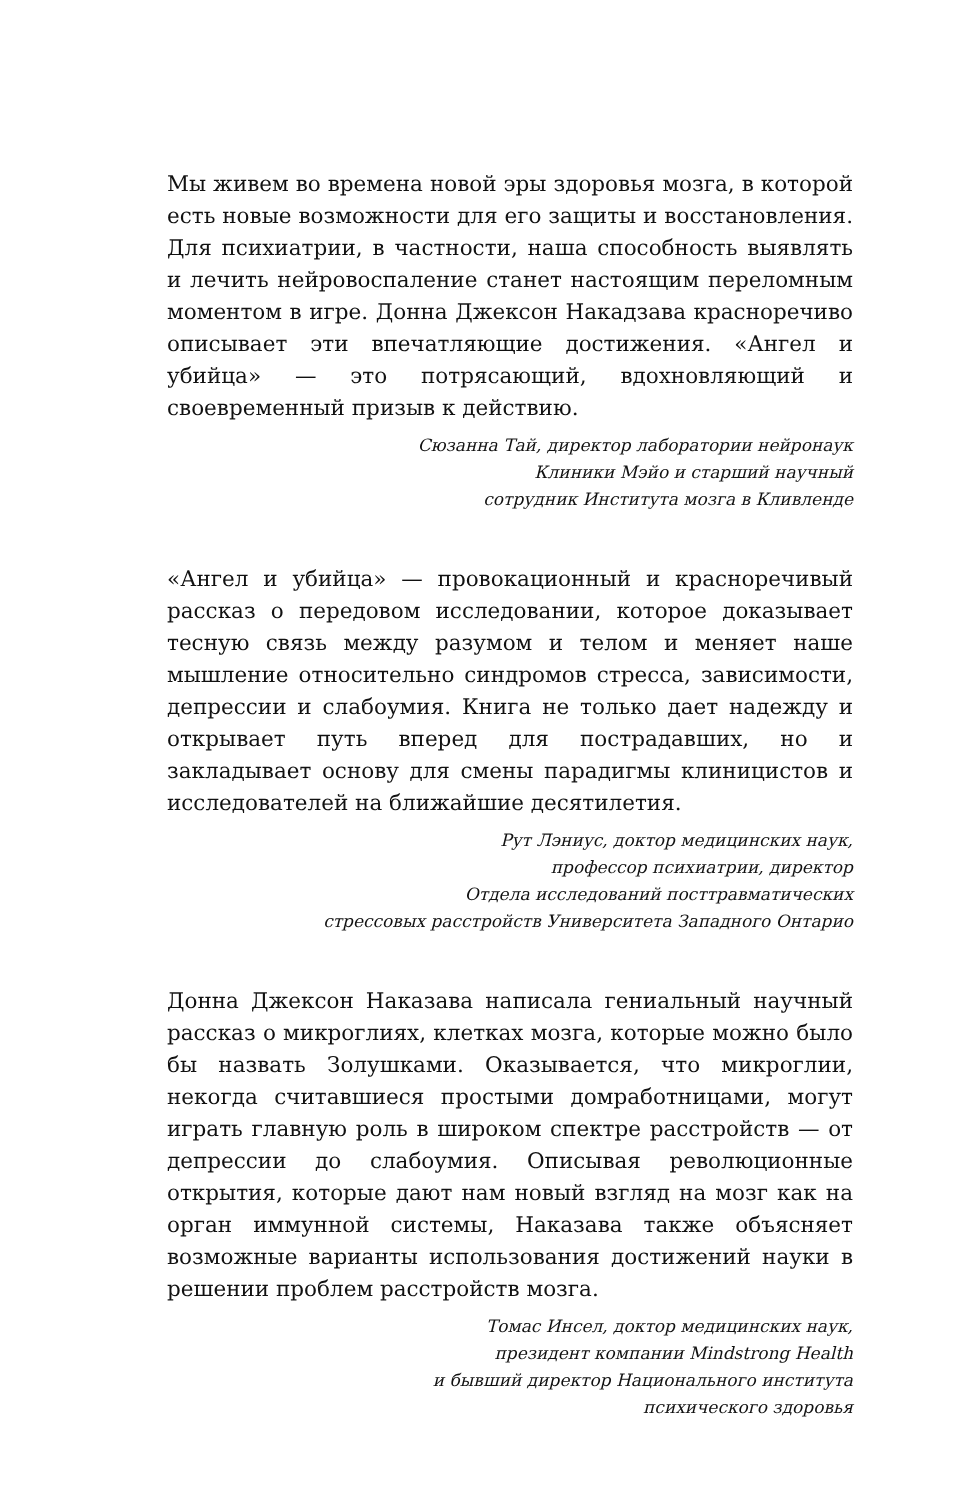Мы живем во времена новой эры здоровья мозга, в которой есть новые возможности для его защиты и восстановления. Для психиатрии, в частности, наша способность выявлять и лечить нейровоспаление станет настоящим переломным моментом в игре. Донна Джексон Накадзава красноречиво описывает эти впечатляющие достижения. «Ангел и убийца» — это потрясающий, вдохновляющий и своевременный призыв к действию.
Сюзанна Тай, директор лаборатории нейронаук
Клиники Мэйо и старший научный
сотрудник Института мозга в Кливленде
«Ангел и убийца» — провокационный и красноречивый рассказ о передовом исследовании, которое доказывает тесную связь между разумом и телом и меняет наше мышление относительно синдромов стресса, зависимости, депрессии и слабоумия. Книга не только дает надежду и открывает путь вперед для пострадавших, но и закладывает основу для смены парадигмы клиницистов и исследователей на ближайшие десятилетия.
Рут Лэниус, доктор медицинских наук,
профессор психиатрии, директор
Отдела исследований посттравматических
стрессовых расстройств Университета Западного Онтарио
Донна Джексон Наказава написала гениальный научный рассказ о микроглиях, клетках мозга, которые можно было бы назвать Золушками. Оказывается, что микроглии, некогда считавшиеся простыми домработницами, могут играть главную роль в широком спектре расстройств — от депрессии до слабоумия. Описывая революционные открытия, которые дают нам новый взгляд на мозг как на орган иммунной системы, Наказава также объясняет возможные варианты использования достижений науки в решении проблем расстройств мозга.
Томас Инсел, доктор медицинских наук,
президент компании Mindstrong Health
и бывший директор Национального института
психического здоровья